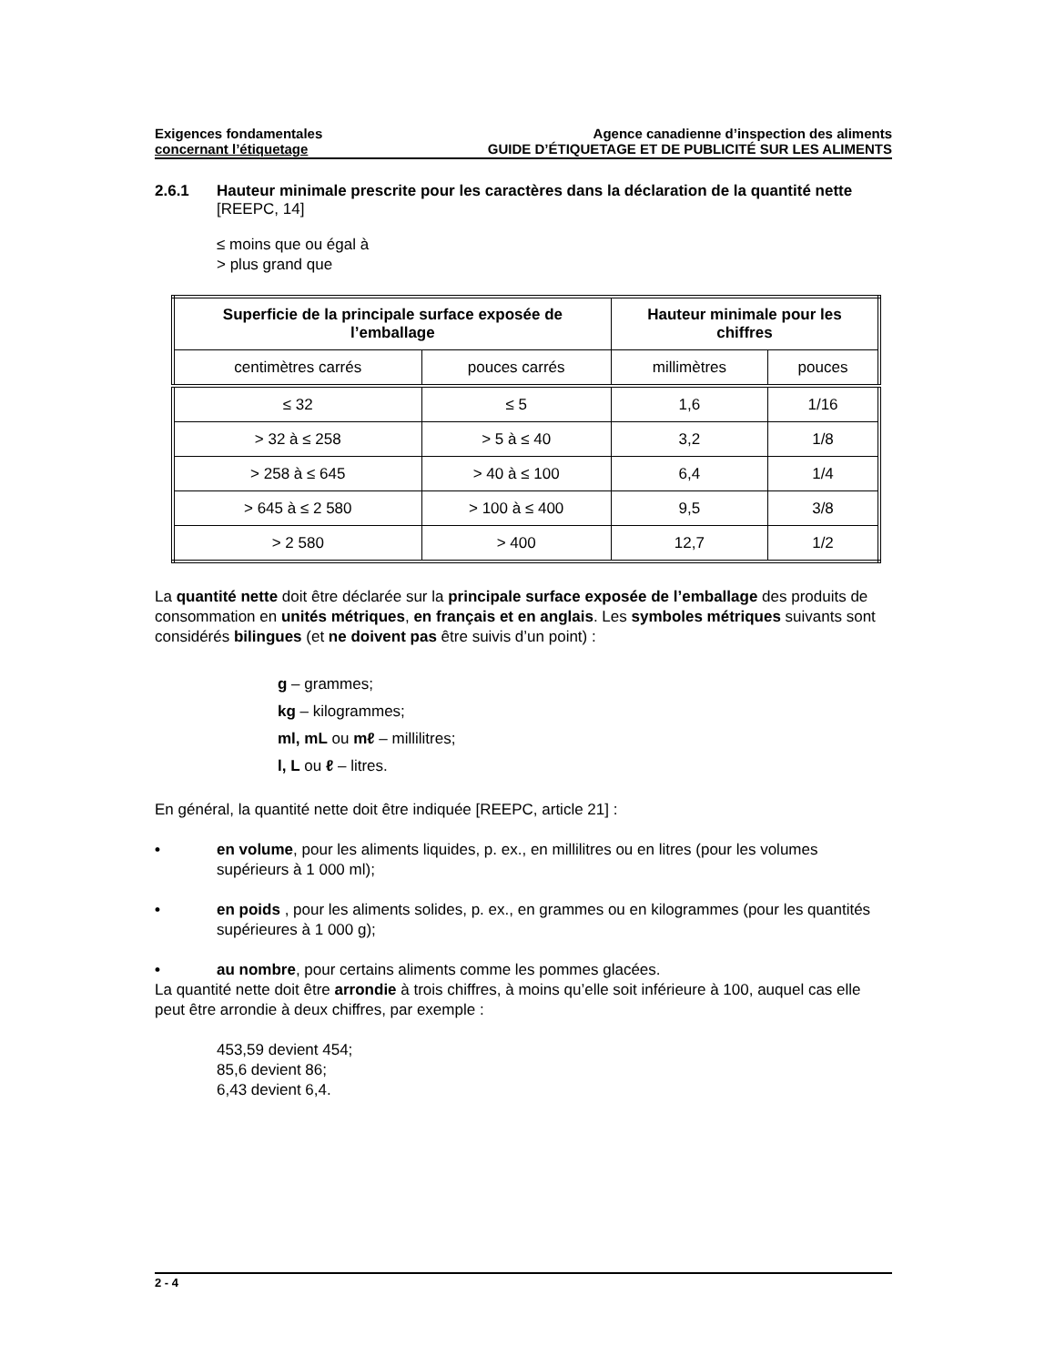Exigences fondamentales
concernant l’étiquetage
Agence canadienne d’inspection des aliments
GUIDE D’ÉTIQUETAGE ET DE PUBLICITÉ SUR LES ALIMENTS
2.6.1 Hauteur minimale prescrite pour les caractères dans la déclaration de la quantité nette [REEPC, 14]
≤ moins que ou égal à
> plus grand que
| Superficie de la principale surface exposée de l’emballage | | Hauteur minimale pour les chiffres | |
| --- | --- | --- | --- |
| centimètres carrés | pouces carrés | millimètres | pouces |
| ≤ 32 | ≤ 5 | 1,6 | 1/16 |
| > 32 à ≤ 258 | > 5 à ≤ 40 | 3,2 | 1/8 |
| > 258 à ≤ 645 | > 40 à ≤ 100 | 6,4 | 1/4 |
| > 645 à ≤ 2 580 | > 100 à ≤ 400 | 9,5 | 3/8 |
| > 2 580 | > 400 | 12,7 | 1/2 |
La quantité nette doit être déclarée sur la principale surface exposée de l’emballage des produits de consommation en unités métriques, en français et en anglais. Les symboles métriques suivants sont considérés bilingues (et ne doivent pas être suivis d’un point) :
g – grammes;
kg – kilogrammes;
ml, mL ou mℓ – millilitres;
l, L ou ℓ – litres.
En général, la quantité nette doit être indiquée [REEPC, article 21] :
• en volume, pour les aliments liquides, p. ex., en millilitres ou en litres (pour les volumes supérieurs à 1 000 ml);
• en poids , pour les aliments solides, p. ex., en grammes ou en kilogrammes (pour les quantités supérieures à 1 000 g);
• au nombre, pour certains aliments comme les pommes glacées.
La quantité nette doit être arrondie à trois chiffres, à moins qu’elle soit inférieure à 100, auquel cas elle peut être arrondie à deux chiffres, par exemple :
453,59 devient 454;
85,6 devient 86;
6,43 devient 6,4.
2 - 4